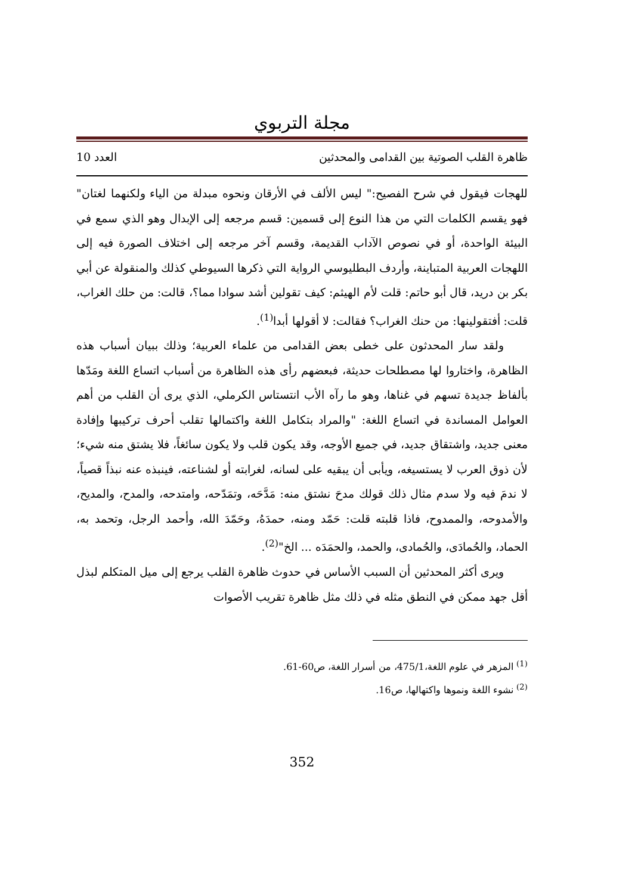مجلة التربوي
ظاهرة القلب الصوتية بين القدامى والمحدثين العدد 10
للهجات فيقول في شرح الفصيح:" ليس الألف في الأرقان ونحوه مبدلة من الياء ولكنهما لغتان" فهو يقسم الكلمات التي من هذا النوع إلى قسمين: قسم مرجعه إلى الإبدال وهو الذي سمع في البيئة الواحدة، أو في نصوص الآداب القديمة، وقسم آخر مرجعه إلى اختلاف الصورة فيه إلى اللهجات العربية المتباينة، وأردف البطليوسي الرواية التي ذكرها السيوطي كذلك والمنقولة عن أبي بكر بن دريد، قال أبو حاتم: قلت لأم الهيثم: كيف تقولين أشد سوادا مما؟، قالت: من حلك الغراب، قلت: أفتقولينها: من حنك الغراب؟ فقالت: لا أقولها أبدا<sup>(1)</sup>.
ولقد سار المحدثون على خطى بعض القدامى من علماء العربية؛ وذلك ببيان أسباب هذه الظاهرة، واختاروا لها مصطلحات حديثة، فبعضهم رأى هذه الظاهرة من أسباب اتساع اللغة ومَدّها بألفاظ جديدة تسهم في غناها، وهو ما رآه الأب انتستاس الكرملي، الذي يرى أن القلب من أهم العوامل المساندة في اتساع اللغة: "والمراد بتكامل اللغة واكتمالها تقلب أحرف تركيبها وإفادة معنى جديد، واشتقاق جديد، في جميع الأوجه، وقد يكون قلب ولا يكون سائغاً، فلا يشتق منه شيء؛ لأن ذوق العرب لا يستسيغه، ويأبى أن يبقيه على لسانه، لغرابته أو لشناعته، فينبذه عنه نبذاً قصياً، لا ندمَ فيه ولا سدم مثال ذلك قولك مدحَ نشتق منه: مَدَّحَه، وتمَدّحه، وامتدحه، والمدح، والمديح، والأمدوحه، والممدوح، فاذا قلبته قلت: حَمّد ومنه، حمدَهُ، وحَمّدَ الله، وأحمد الرجل، وتحمد به، الحماد، والحُمادَى، والحُمادى، والحمد، والحمَدَه ... الخ"<sup>(2)</sup>.
ويرى أكثر المحدثين أن السبب الأساس في حدوث ظاهرة القلب يرجع إلى ميل المتكلم لبذل أقل جهد ممكن في النطق مثله في ذلك مثل ظاهرة تقريب الأصوات
<sup>(1)</sup> المزهر في علوم اللغة،475/1، من أسرار اللغة، ص60-61.
<sup>(2)</sup> نشوء اللغة ونموها واكتهالها، ص16.
352